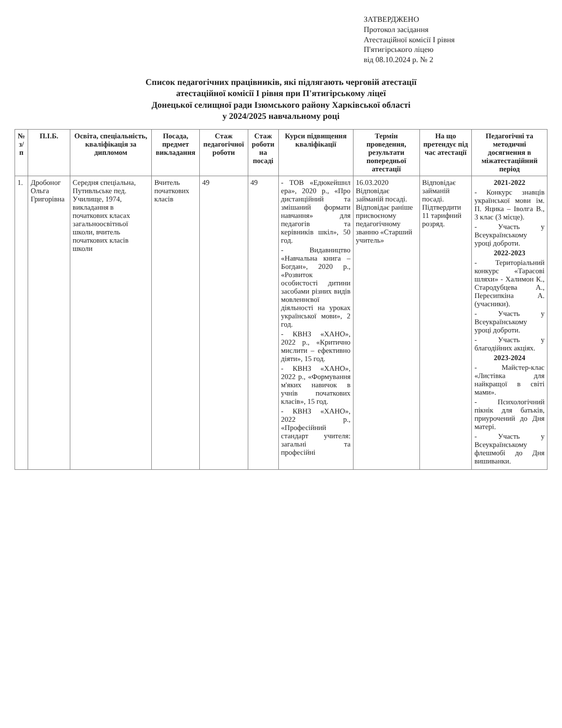ЗАТВЕРДЖЕНО
Протокол засідання
Атестаційної комісії І рівня
П'ятигірського ліцею
від 08.10.2024 р. № 2
Список педагогічних працівників, які підлягають черговій атестації
атестаційної комісії І рівня при П'ятигірському ліцеї
Донецької селищної ради Ізюмського району Харківської області
у 2024/2025 навчальному році
| № з/п | П.І.Б. | Освіта, спеціальність, кваліфікація за дипломом | Посада, предмет викладання | Стаж педагогічної роботи | Стаж роботи на посаді | Курси підвищення кваліфікації | Термін проведення, результати попередньої атестації | На що претендує під час атестації | Педагогічні та методичні досягнення в міжатестаційний період |
| --- | --- | --- | --- | --- | --- | --- | --- | --- | --- |
| 1. | Дробоног Ольга Григорівна | Середня спеціальна, Путивльське пед. Училище, 1974, викладання в початкових класах загальноосвітньої школи, вчитель початкових класів школи | Вчитель початкових класів | 49 | 49 | - ТОВ «Едюкейшнл ера», 2020 р., «Про дистанційний та змішаний формати навчання» для педагогів та керівників шкіл», 50 год. - Видавництво «Навчальна книга – Богдан», 2020 р., «Розвиток особистості дитини засобами різних видів мовленнєвої діяльності на уроках української мови», 2 год. - КВНЗ «ХАНО», 2022 р., «Критично мислити – ефективно діяти», 15 год. - КВНЗ «ХАНО», 2022 р., «Формування м'яких навичок в учнів початкових класів», 15 год. - КВНЗ «ХАНО», 2022 р., «Професійний стандарт учителя: загальні та професійні | 16.03.2020 Відповідає займаній посаді. Відповідає раніше присвоєному педагогічному званню «Старший учитель» | Відповідає займаній посаді. Підтвердити 11 тарифний розряд. | 2021-2022 - Конкурс знавців української мови ім. П. Яцика – Іволга В., 3 клас (3 місце). - Участь у Всеукраїнському уроці доброти. 2022-2023 - Територіальний конкурс «Тарасові шляхи» - Халимон К., Стародубцева А., Пересипкіна А. (учасники). - Участь у Всеукраїнському уроці доброти. - Участь у благодійних акціях. 2023-2024 - Майстер-клас «Листівка для найкращої в світі мами». - Психологічний пікнік для батьків, приурочений до Дня матері. - Участь у Всеукраїнському флешмобі до Дня вишиванки. |